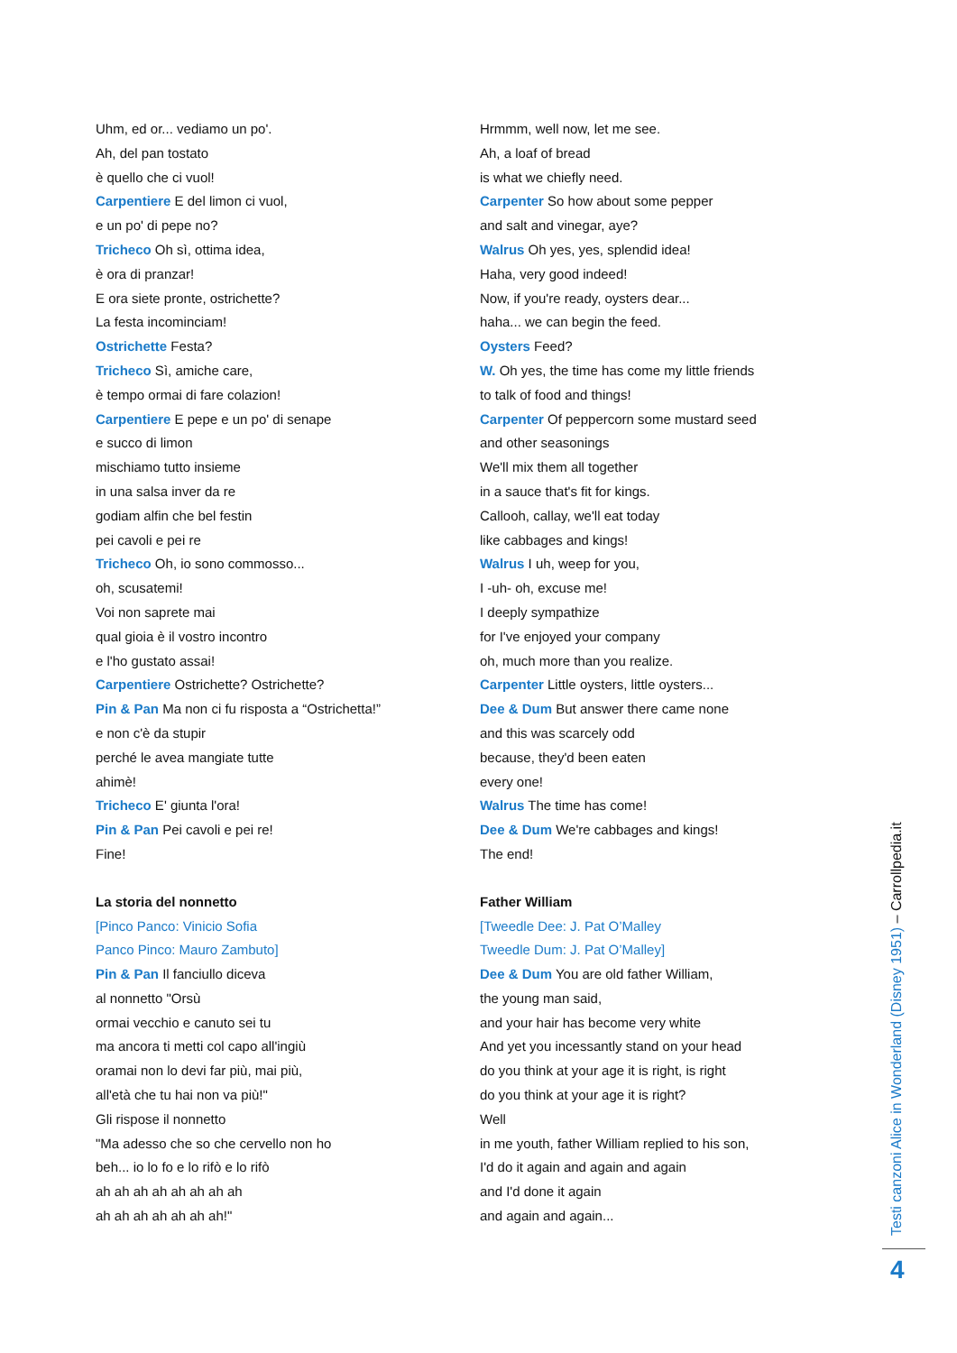Uhm, ed or... vediamo un po'.
Ah, del pan tostato
è quello che ci vuol!
Carpentiere E del limon ci vuol,
e un po' di pepe no?
Tricheco Oh sì, ottima idea,
è ora di pranzar!
E ora siete pronte, ostrichette?
La festa incominciam!
Ostrichette Festa?
Tricheco Sì, amiche care,
è tempo ormai di fare colazion!
Carpentiere E pepe e un po' di senape
e succo di limon
mischiamo tutto insieme
in una salsa inver da re
godiam alfin che bel festin
pei cavoli e pei re
Tricheco Oh, io sono commosso...
oh, scusatemi!
Voi non saprete mai
qual gioia è il vostro incontro
e l'ho gustato assai!
Carpentiere Ostrichette? Ostrichette?
Pin & Pan Ma non ci fu risposta a “Ostrichetta!”
e non c'è da stupir
perché le avea mangiate tutte
ahimè!
Tricheco E' giunta l'ora!
Pin & Pan Pei cavoli e pei re!
Fine!
La storia del nonnetto
[Pinco Panco: Vinicio Sofia
Panco Pinco: Mauro Zambuto]
Pin & Pan Il fanciullo diceva
al nonnetto "Orsù
ormai vecchio e canuto sei tu
ma ancora ti metti col capo all'ingiù
oramai non lo devi far più, mai più,
all'età che tu hai non va più!"
Gli rispose il nonnetto
"Ma adesso che so che cervello non ho
beh... io lo fo e lo rifò e lo rifò
ah ah ah ah ah ah ah ah
ah ah ah ah ah ah ah!"
Hrmmm, well now, let me see.
Ah, a loaf of bread
is what we chiefly need.
Carpenter So how about some pepper
and salt and vinegar, aye?
Walrus Oh yes, yes, splendid idea!
Haha, very good indeed!
Now, if you're ready, oysters dear...
haha... we can begin the feed.
Oysters Feed?
W. Oh yes, the time has come my little friends
to talk of food and things!
Carpenter Of peppercorn some mustard seed
and other seasonings
We'll mix them all together
in a sauce that's fit for kings.
Callooh, callay, we'll eat today
like cabbages and kings!
Walrus I uh, weep for you,
I -uh- oh, excuse me!
I deeply sympathize
for I've enjoyed your company
oh, much more than you realize.
Carpenter Little oysters, little oysters...
Dee & Dum But answer there came none
and this was scarcely odd
because, they'd been eaten
every one!
Walrus The time has come!
Dee & Dum We're cabbages and kings!
The end!
Father William
[Tweedle Dee: J. Pat O’Malley
Tweedle Dum: J. Pat O’Malley]
Dee & Dum You are old father William,
the young man said,
and your hair has become very white
And yet you incessantly stand on your head
do you think at your age it is right, is right
do you think at your age it is right?
Well
in me youth, father William replied to his son,
I'd do it again and again and again
and I'd done it again
and again and again...
Testi canzoni Alice in Wonderland (Disney 1951) – Carrollpedia.it
4